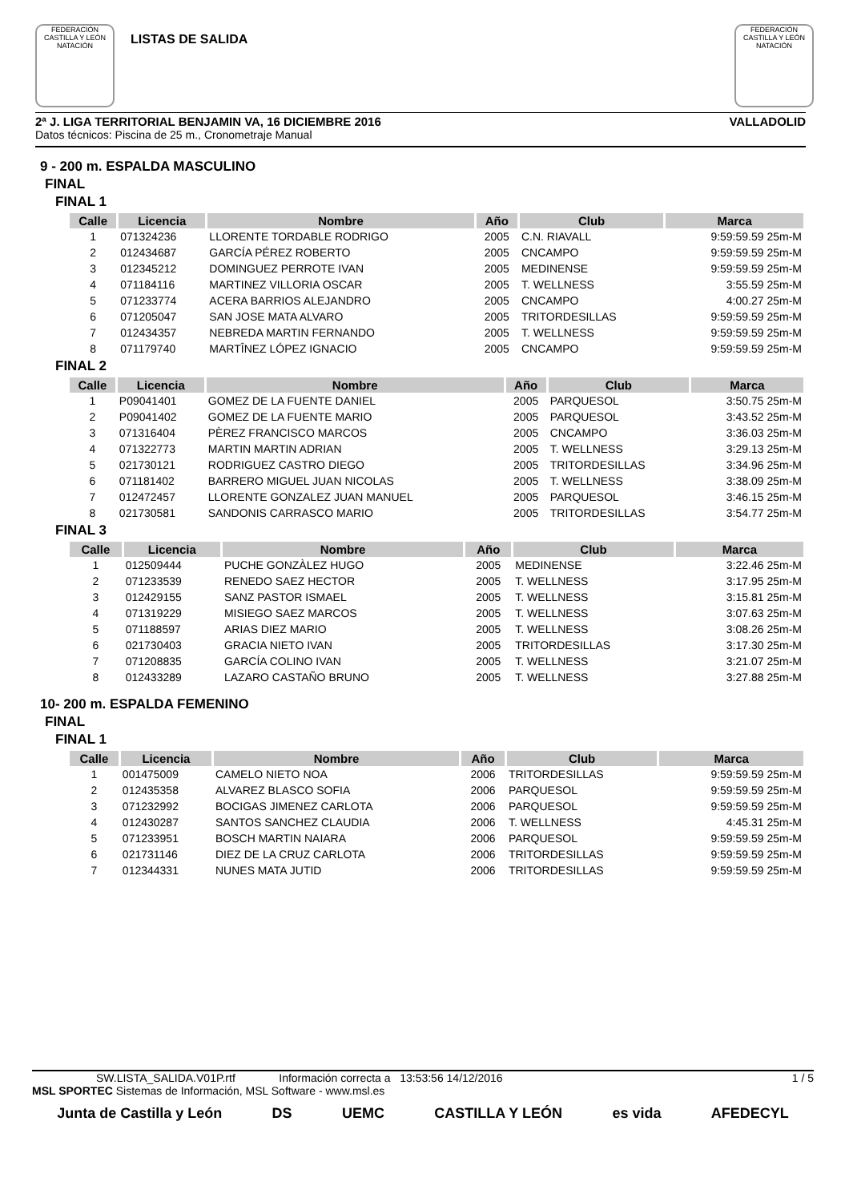FEDERACIÓN CASTILLA Y LEÓN NATACIÓN
LISTAS DE SALIDA
FEDERACIÓN CASTILLA Y LEÓN NATACIÓN
2ª J. LIGA TERRITORIAL BENJAMIN VA, 16 DICIEMBRE 2016 VALLADOLID
Datos técnicos: Piscina de 25 m., Cronometraje Manual
9 - 200 m. ESPALDA MASCULINO
FINAL
FINAL 1
| Calle | Licencia | Nombre | Año | Club | Marca |
| --- | --- | --- | --- | --- | --- |
| 1 | 071324236 | LLORENTE TORDABLE RODRIGO | 2005 | C.N. RIAVALL | 9:59:59.59 25m-M |
| 2 | 012434687 | GARCÍA PÉREZ ROBERTO | 2005 | CNCAMPO | 9:59:59.59 25m-M |
| 3 | 012345212 | DOMINGUEZ PERROTE IVAN | 2005 | MEDINENSE | 9:59:59.59 25m-M |
| 4 | 071184116 | MARTINEZ VILLORIA OSCAR | 2005 | T. WELLNESS | 3:55.59 25m-M |
| 5 | 071233774 | ACERA BARRIOS ALEJANDRO | 2005 | CNCAMPO | 4:00.27 25m-M |
| 6 | 071205047 | SAN JOSE MATA ALVARO | 2005 | TRITORDESILLAS | 9:59:59.59 25m-M |
| 7 | 012434357 | NEBREDA MARTIN FERNANDO | 2005 | T. WELLNESS | 9:59:59.59 25m-M |
| 8 | 071179740 | MARTÎNEZ LÓPEZ IGNACIO | 2005 | CNCAMPO | 9:59:59.59 25m-M |
FINAL 2
| Calle | Licencia | Nombre | Año | Club | Marca |
| --- | --- | --- | --- | --- | --- |
| 1 | P09041401 | GOMEZ DE LA FUENTE DANIEL | 2005 | PARQUESOL | 3:50.75 25m-M |
| 2 | P09041402 | GOMEZ DE LA FUENTE MARIO | 2005 | PARQUESOL | 3:43.52 25m-M |
| 3 | 071316404 | PÈREZ FRANCISCO MARCOS | 2005 | CNCAMPO | 3:36.03 25m-M |
| 4 | 071322773 | MARTIN MARTIN ADRIAN | 2005 | T. WELLNESS | 3:29.13 25m-M |
| 5 | 021730121 | RODRIGUEZ CASTRO DIEGO | 2005 | TRITORDESILLAS | 3:34.96 25m-M |
| 6 | 071181402 | BARRERO MIGUEL JUAN NICOLAS | 2005 | T. WELLNESS | 3:38.09 25m-M |
| 7 | 012472457 | LLORENTE GONZALEZ JUAN MANUEL | 2005 | PARQUESOL | 3:46.15 25m-M |
| 8 | 021730581 | SANDONIS CARRASCO MARIO | 2005 | TRITORDESILLAS | 3:54.77 25m-M |
FINAL 3
| Calle | Licencia | Nombre | Año | Club | Marca |
| --- | --- | --- | --- | --- | --- |
| 1 | 012509444 | PUCHE GONZÀLEZ HUGO | 2005 | MEDINENSE | 3:22.46 25m-M |
| 2 | 071233539 | RENEDO SAEZ HECTOR | 2005 | T. WELLNESS | 3:17.95 25m-M |
| 3 | 012429155 | SANZ PASTOR ISMAEL | 2005 | T. WELLNESS | 3:15.81 25m-M |
| 4 | 071319229 | MISIEGO SAEZ MARCOS | 2005 | T. WELLNESS | 3:07.63 25m-M |
| 5 | 071188597 | ARIAS DIEZ MARIO | 2005 | T. WELLNESS | 3:08.26 25m-M |
| 6 | 021730403 | GRACIA NIETO IVAN | 2005 | TRITORDESILLAS | 3:17.30 25m-M |
| 7 | 071208835 | GARCÍA COLINO IVAN | 2005 | T. WELLNESS | 3:21.07 25m-M |
| 8 | 012433289 | LAZARO CASTAÑO BRUNO | 2005 | T. WELLNESS | 3:27.88 25m-M |
10- 200 m. ESPALDA FEMENINO
FINAL
FINAL 1
| Calle | Licencia | Nombre | Año | Club | Marca |
| --- | --- | --- | --- | --- | --- |
| 1 | 001475009 | CAMELO NIETO NOA | 2006 | TRITORDESILLAS | 9:59:59.59 25m-M |
| 2 | 012435358 | ALVAREZ BLASCO SOFIA | 2006 | PARQUESOL | 9:59:59.59 25m-M |
| 3 | 071232992 | BOCIGAS JIMENEZ CARLOTA | 2006 | PARQUESOL | 9:59:59.59 25m-M |
| 4 | 012430287 | SANTOS SANCHEZ CLAUDIA | 2006 | T. WELLNESS | 4:45.31 25m-M |
| 5 | 071233951 | BOSCH MARTIN NAIARA | 2006 | PARQUESOL | 9:59:59.59 25m-M |
| 6 | 021731146 | DIEZ DE LA CRUZ CARLOTA | 2006 | TRITORDESILLAS | 9:59:59.59 25m-M |
| 7 | 012344331 | NUNES MATA JUTID | 2006 | TRITORDESILLAS | 9:59:59.59 25m-M |
SW.LISTA_SALIDA.V01P.rtf Información correcta a 13:53:56 14/12/2016 1 / 5
MSL SPORTEC Sistemas de Información, MSL Software - www.msl.es
Junta de Castilla y León DS UEMC CASTILLA Y LEÓN es vida AFEDECYL